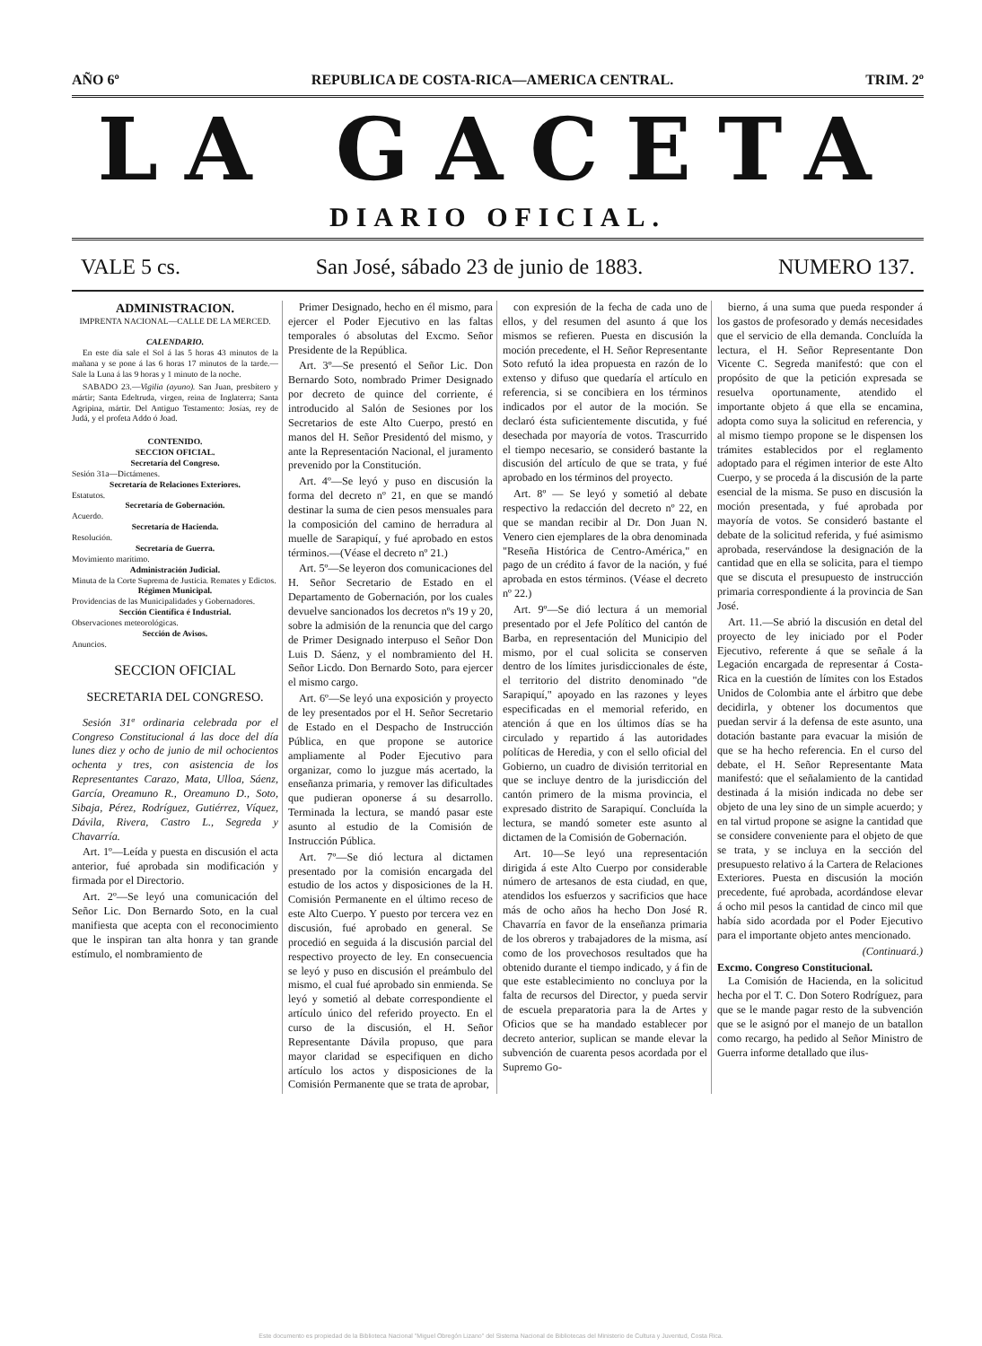AÑO 6º REPUBLICA DE COSTA-RICA—AMERICA CENTRAL. TRIM. 2º
LA GACETA
DIARIO OFICIAL.
VALE 5 cs. San José, sábado 23 de junio de 1883. NUMERO 137.
ADMINISTRACION.
IMPRENTA NACIONAL—CALLE DE LA MERCED.
CALENDARIO.
En este día sale el Sol á las 5 horas 43 minutos de la mañana y se pone á las 6 horas 17 minutos de la tarde.—Sale la Luna á las 9 horas y 1 minuto de la noche.
SABADO 23.—Vigilia (ayuno). San Juan, presbítero y mártir; Santa Edeltruda, virgen, reina de Inglaterra; Santa Agripina, mártir. Del Antiguo Testamento: Josías, rey de Judá, y el profeta Addo ó Joad.
CONTENIDO.
SECCION OFICIAL.
Secretaría del Congreso.
Sesión 31a—Dictámenes.
Secretaría de Relaciones Exteriores.
Estatutos.
Secretaría de Gobernación.
Acuerdo.
Secretaría de Hacienda.
Resolución.
Secretaría de Guerra.
Movimiento marítimo.
Administración Judicial.
Minuta de la Corte Suprema de Justicia. Remates y Edictos.
Régimen Municipal.
Providencias de las Municipalidades y Gobernadores.
Sección Científica é Industrial.
Observaciones meteorológicas.
Sección de Avisos.
Anuncios.
SECCION OFICIAL
SECRETARIA DEL CONGRESO.
Sesión 31ª ordinaria celebrada por el Congreso Constitucional á las doce del día lunes diez y ocho de junio de mil ochocientos ochenta y tres, con asistencia de los Representantes Carazo, Mata, Ulloa, Sáenz, García, Oreamuno R., Oreamuno D., Soto, Sibaja, Pérez, Rodríguez, Gutiérrez, Víquez, Dávila, Rivera, Castro L., Segreda y Chavarría.
Art. 1º—Leída y puesta en discusión el acta anterior, fué aprobada sin modificación y firmada por el Directorio.
Art. 2º—Se leyó una comunicación del Señor Lic. Don Bernardo Soto, en la cual manifiesta que acepta con el reconocimiento que le inspiran tan alta honra y tan grande estímulo, el nombramiento de
Primer Designado, hecho en él mismo, para ejercer el Poder Ejecutivo en las faltas temporales ó absolutas del Excmo. Señor Presidente de la República.
Art. 3º—Se presentó el Señor Lic. Don Bernardo Soto, nombrado Primer Designado por decreto de quince del corriente, é introducido al Salón de Sesiones por los Secretarios de este Alto Cuerpo, prestó en manos del H. Señor Presidentó del mismo, y ante la Representación Nacional, el juramento prevenido por la Constitución.
Art. 4º—Se leyó y puso en discusión la forma del decreto nº 21, en que se mandó destinar la suma de cien pesos mensuales para la composición del camino de herradura al muelle de Sarapiquí, y fué aprobado en estos términos.—(Véase el decreto nº 21.)
Art. 5º—Se leyeron dos comunicaciones del H. Señor Secretario de Estado en el Departamento de Gobernación, por los cuales devuelve sancionados los decretos nºs 19 y 20, sobre la admisión de la renuncia que del cargo de Primer Designado interpuso el Señor Don Luis D. Sáenz, y el nombramiento del H. Señor Licdo. Don Bernardo Soto, para ejercer el mismo cargo.
Art. 6º—Se leyó una exposición y proyecto de ley presentados por el H. Señor Secretario de Estado en el Despacho de Instrucción Pública, en que propone se autorice ampliamente al Poder Ejecutivo para organizar, como lo juzgue más acertado, la enseñanza primaria, y remover las dificultades que pudieran oponerse á su desarrollo. Terminada la lectura, se mandó pasar este asunto al estudio de la Comisión de Instrucción Pública.
Art. 7º—Se dió lectura al dictamen presentado por la comisión encargada del estudio de los actos y disposiciones de la H. Comisión Permanente en el último receso de este Alto Cuerpo. Y puesto por tercera vez en discusión, fué aprobado en general. Se procedió en seguida á la discusión parcial del respectivo proyecto de ley. En consecuencia se leyó y puso en discusión el preámbulo del mismo, el cual fué aprobado sin enmienda. Se leyó y sometió al debate correspondiente el artículo único del referido proyecto. En el curso de la discusión, el H. Señor Representante Dávila propuso, que para mayor claridad se especifiquen en dicho artículo los actos y disposiciones de la Comisión Permanente que se trata de aprobar,
con expresión de la fecha de cada uno de ellos, y del resumen del asunto á que los mismos se refieren. Puesta en discusión la moción precedente, el H. Señor Representante Soto refutó la idea propuesta en razón de lo extenso y difuso que quedaría el artículo en referencia, si se concibiera en los términos indicados por el autor de la moción. Se declaró ésta suficientemente discutida, y fué desechada por mayoría de votos. Trascurrido el tiempo necesario, se consideró bastante la discusión del artículo de que se trata, y fué aprobado en los términos del proyecto.
Art. 8º — Se leyó y sometió al debate respectivo la redacción del decreto nº 22, en que se mandan recibir al Dr. Don Juan N. Venero cien ejemplares de la obra denominada "Reseña Histórica de Centro-América," en pago de un crédito á favor de la nación, y fué aprobada en estos términos. (Véase el decreto nº 22.)
Art. 9º—Se dió lectura á un memorial presentado por el Jefe Político del cantón de Barba, en representación del Municipio del mismo, por el cual solicita se conserven dentro de los límites jurisdiccionales de éste, el territorio del distrito denominado "de Sarapiquí," apoyado en las razones y leyes especificadas en el memorial referido, en atención á que en los últimos días se ha circulado y repartido á las autoridades políticas de Heredia, y con el sello oficial del Gobierno, un cuadro de división territorial en que se incluye dentro de la jurisdicción del cantón primero de la misma provincia, el expresado distrito de Sarapiquí. Concluída la lectura, se mandó someter este asunto al dictamen de la Comisión de Gobernación.
Art. 10—Se leyó una representación dirigida á este Alto Cuerpo por considerable número de artesanos de esta ciudad, en que, atendidos los esfuerzos y sacrificios que hace más de ocho años ha hecho Don José R. Chavarría en favor de la enseñanza primaria de los obreros y trabajadores de la misma, así como de los provechosos resultados que ha obtenido durante el tiempo indicado, y á fin de que este establecimiento no concluya por la falta de recursos del Director, y pueda servir de escuela preparatoria para la de Artes y Oficios que se ha mandado establecer por decreto anterior, suplican se mande elevar la subvención de cuarenta pesos acordada por el Supremo Go-
bierno, á una suma que pueda responder á los gastos de profesorado y demás necesidades que el servicio de ella demanda. Concluída la lectura, el H. Señor Representante Don Vicente C. Segreda manifestó: que con el propósito de que la petición expresada se resuelva oportunamente, atendido el importante objeto á que ella se encamina, adopta como suya la solicitud en referencia, y al mismo tiempo propone se le dispensen los trámites establecidos por el reglamento adoptado para el régimen interior de este Alto Cuerpo, y se proceda á la discusión de la parte esencial de la misma. Se puso en discusión la moción presentada, y fué aprobada por mayoría de votos. Se consideró bastante el debate de la solicitud referida, y fué asimismo aprobada, reservándose la designación de la cantidad que en ella se solicita, para el tiempo que se discuta el presupuesto de instrucción primaria correspondiente á la provincia de San José.
Art. 11.—Se abrió la discusión en detal del proyecto de ley iniciado por el Poder Ejecutivo, referente á que se señale á la Legación encargada de representar á Costa-Rica en la cuestión de límites con los Estados Unidos de Colombia ante el árbitro que debe decidirla, y obtener los documentos que puedan servir á la defensa de este asunto, una dotación bastante para evacuar la misión de que se ha hecho referencia. En el curso del debate, el H. Señor Representante Mata manifestó: que el señalamiento de la cantidad destinada á la misión indicada no debe ser objeto de una ley sino de un simple acuerdo; y en tal virtud propone se asigne la cantidad que se considere conveniente para el objeto de que se trata, y se incluya en la sección del presupuesto relativo á la Cartera de Relaciones Exteriores. Puesta en discusión la moción precedente, fué aprobada, acordándose elevar á ocho mil pesos la cantidad de cinco mil que había sido acordada por el Poder Ejecutivo para el importante objeto antes mencionado.
(Continuará.)
Excmo. Congreso Constitucional.
La Comisión de Hacienda, en la solicitud hecha por el T. C. Don Sotero Rodríguez, para que se le mande pagar resto de la subvención que se le asignó por el manejo de un batallon como recargo, ha pedido al Señor Ministro de Guerra informe detallado que ilus-
Este documento es propiedad de la Biblioteca Nacional "Miguel Obregón Lizano" del Sistema Nacional de Bibliotecas del Ministerio de Cultura y Juventud, Costa Rica.